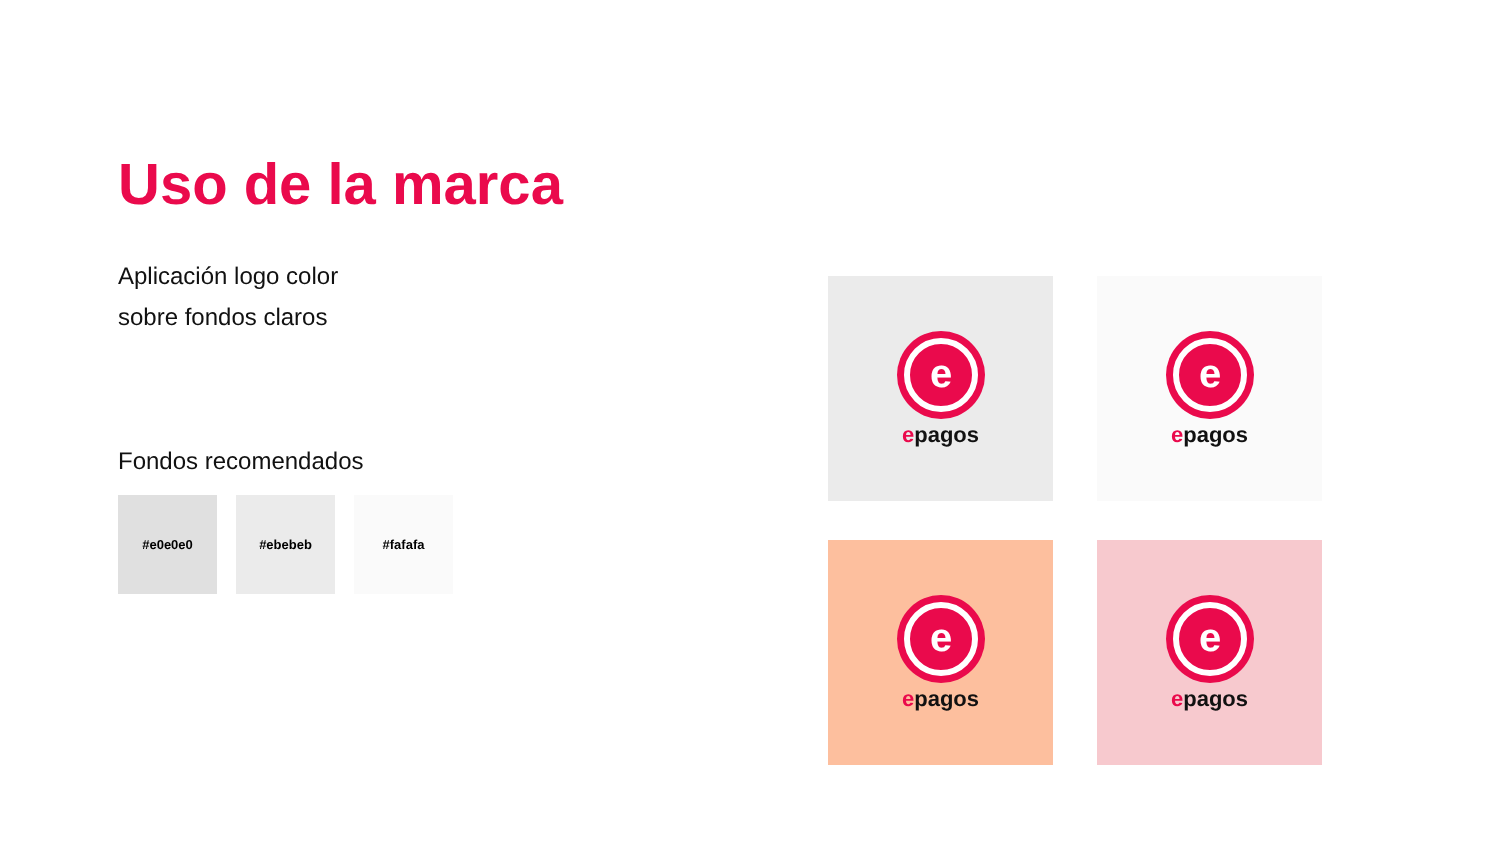Uso de la marca
Aplicación logo color
sobre fondos claros
Fondos recomendados
#e0e0e0 #ebebeb #fafafa
e
epagos
e
epagos
e
epagos
e
epagos